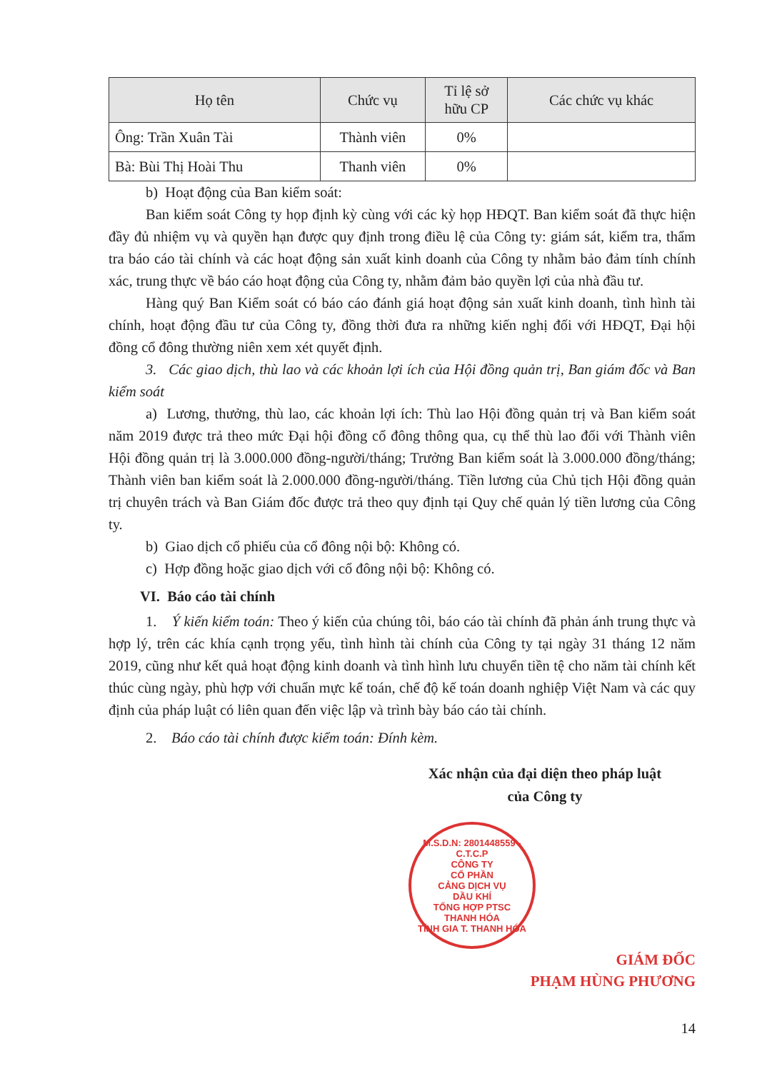| Họ tên | Chức vụ | Tỉ lệ sở hữu CP | Các chức vụ khác |
| --- | --- | --- | --- |
| Ông: Trần Xuân Tài | Thành viên | 0% | |
| Bà: Bùi Thị Hoài Thu | Thanh viên | 0% | |
b) Hoạt động của Ban kiểm soát:
Ban kiểm soát Công ty họp định kỳ cùng với các kỳ họp HĐQT. Ban kiểm soát đã thực hiện đầy đủ nhiệm vụ và quyền hạn được quy định trong điều lệ của Công ty: giám sát, kiểm tra, thẩm tra báo cáo tài chính và các hoạt động sản xuất kinh doanh của Công ty nhằm bảo đảm tính chính xác, trung thực về báo cáo hoạt động của Công ty, nhằm đảm bảo quyền lợi của nhà đầu tư.
Hàng quý Ban Kiểm soát có báo cáo đánh giá hoạt động sản xuất kinh doanh, tình hình tài chính, hoạt động đầu tư của Công ty, đồng thời đưa ra những kiến nghị đối với HĐQT, Đại hội đồng cổ đông thường niên xem xét quyết định.
3. Các giao dịch, thù lao và các khoản lợi ích của Hội đồng quản trị, Ban giám đốc và Ban kiểm soát
a) Lương, thưởng, thù lao, các khoản lợi ích: Thù lao Hội đồng quản trị và Ban kiểm soát năm 2019 được trả theo mức Đại hội đồng cổ đông thông qua, cụ thể thù lao đối với Thành viên Hội đồng quản trị là 3.000.000 đồng-người/tháng; Trưởng Ban kiểm soát là 3.000.000 đồng/tháng; Thành viên ban kiểm soát là 2.000.000 đồng-người/tháng. Tiền lương của Chủ tịch Hội đồng quản trị chuyên trách và Ban Giám đốc được trả theo quy định tại Quy chế quản lý tiền lương của Công ty.
b) Giao dịch cổ phiếu của cổ đông nội bộ: Không có.
c) Hợp đồng hoặc giao dịch với cổ đông nội bộ: Không có.
VI. Báo cáo tài chính
1. Ý kiến kiểm toán: Theo ý kiến của chúng tôi, báo cáo tài chính đã phản ánh trung thực và hợp lý, trên các khía cạnh trọng yếu, tình hình tài chính của Công ty tại ngày 31 tháng 12 năm 2019, cũng như kết quả hoạt động kinh doanh và tình hình lưu chuyển tiền tệ cho năm tài chính kết thúc cùng ngày, phù hợp với chuẩn mực kế toán, chế độ kế toán doanh nghiệp Việt Nam và các quy định của pháp luật có liên quan đến việc lập và trình bày báo cáo tài chính.
2. Báo cáo tài chính được kiểm toán: Đính kèm.
Xác nhận của đại diện theo pháp luật
của Công ty
M.S.D.N: 2801448559 - C.T.C.P
CÔNG TY
CỔ PHẦN
CẢNG DỊCH VỤ
DẦU KHÍ
TỔNG HỢP PTSC
THANH HÓA
TĨNH GIA T. THANH HÓA
GIÁM ĐỐC
PHẠM HÙNG PHƯƠNG
14